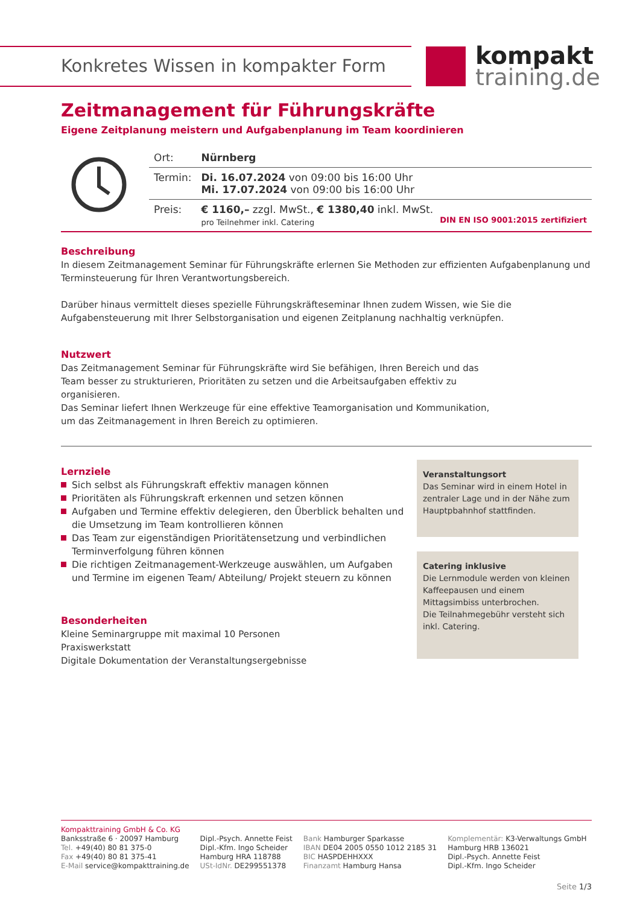Konkretes Wissen in kompakter Form
kompakt
training.de
Zeitmanagement für Führungskräfte
Eigene Zeitplanung meistern und Aufgabenplanung im Team koordinieren
| | Ort: | Nürnberg |
| | Termin: | Di. 16.07.2024 von 09:00 bis 16:00 Uhr Mi. 17.07.2024 von 09:00 bis 16:00 Uhr |
| | Preis: | € 1160,– zzgl. MwSt., € 1380,40 inkl. MwSt. pro Teilnehmer inkl. Catering DIN EN ISO 9001:2015 zertifiziert |
Beschreibung
In diesem Zeitmanagement Seminar für Führungskräfte erlernen Sie Methoden zur effizienten Aufgabenplanung und Terminsteuerung für Ihren Verantwortungsbereich.
Darüber hinaus vermittelt dieses spezielle Führungskräfteseminar Ihnen zudem Wissen, wie Sie die Aufgabensteuerung mit Ihrer Selbstorganisation und eigenen Zeitplanung nachhaltig verknüpfen.
Nutzwert
Das Zeitmanagement Seminar für Führungskräfte wird Sie befähigen, Ihren Bereich und das Team besser zu strukturieren, Prioritäten zu setzen und die Arbeitsaufgaben effektiv zu organisieren.
Das Seminar liefert Ihnen Werkzeuge für eine effektive Teamorganisation und Kommunikation, um das Zeitmanagement in Ihren Bereich zu optimieren.
Lernziele
Sich selbst als Führungskraft effektiv managen können
Prioritäten als Führungskraft erkennen und setzen können
Aufgaben und Termine effektiv delegieren, den Überblick behalten und die Umsetzung im Team kontrollieren können
Das Team zur eigenständigen Prioritätensetzung und verbindlichen Terminverfolgung führen können
Die richtigen Zeitmanagement-Werkzeuge auswählen, um Aufgaben und Termine im eigenen Team/ Abteilung/ Projekt steuern zu können
Besonderheiten
Kleine Seminargruppe mit maximal 10 Personen
Praxiswerkstatt
Digitale Dokumentation der Veranstaltungsergebnisse
Veranstaltungsort
Das Seminar wird in einem Hotel in zentraler Lage und in der Nähe zum Hauptpbahnhof stattfinden.
Catering inklusive
Die Lernmodule werden von kleinen Kaffeepausen und einem Mittagsimbiss unterbrochen.
Die Teilnahmegebühr versteht sich inkl. Catering.
Kompakttraining GmbH & Co. KG
Banksstraße 6 · 20097 Hamburg
Tel. +49(40) 80 81 375-0
Fax +49(40) 80 81 375-41
E-Mail service@kompakttraining.de
Dipl.-Psych. Annette Feist
Dipl.-Kfm. Ingo Scheider
Hamburg HRA 118788
USt-IdNr. DE299551378
Bank Hamburger Sparkasse
IBAN DE04 2005 0550 1012 2185 31
BIC HASPDEHHXXX
Finanzamt Hamburg Hansa
Komplementär: K3-Verwaltungs GmbH
Hamburg HRB 136021
Dipl.-Psych. Annette Feist
Dipl.-Kfm. Ingo Scheider
Seite 1/3